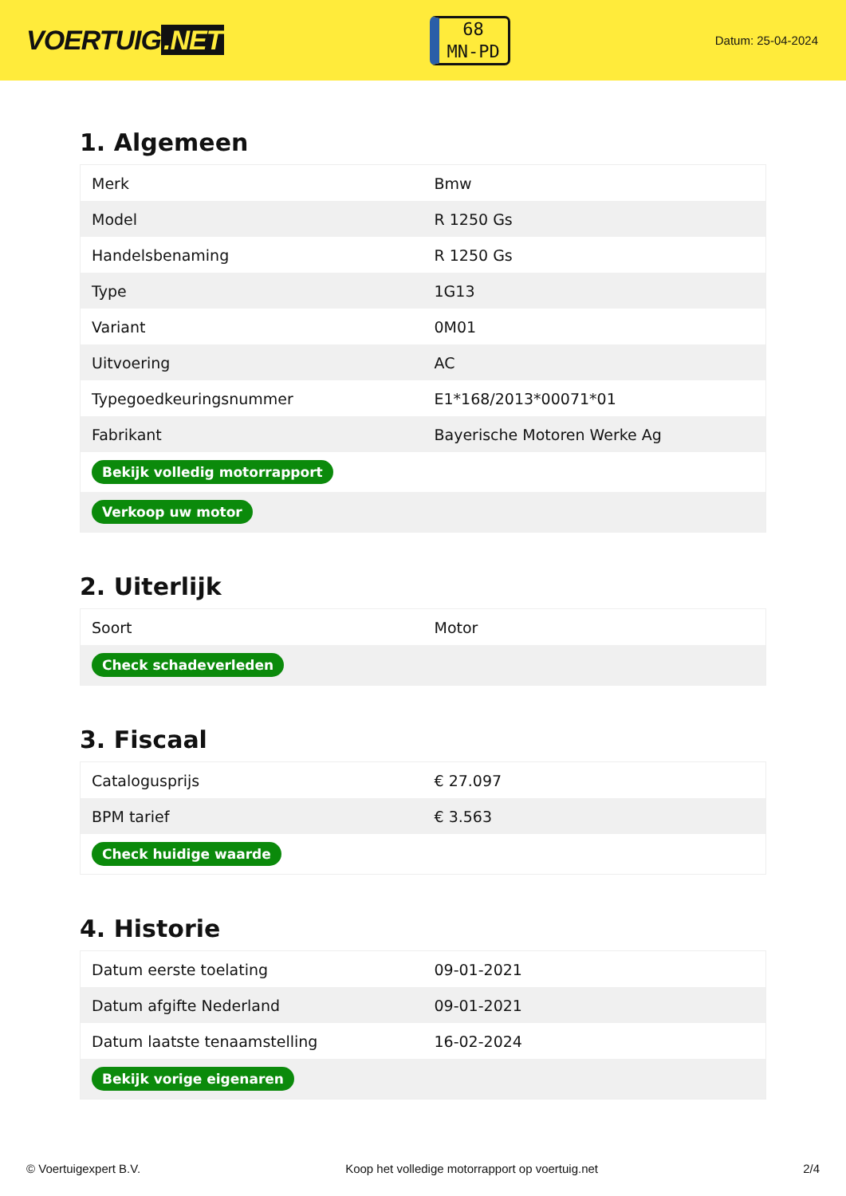VOERTUIG.NET
68
MN-PD
Datum: 25-04-2024
1. Algemeen
| Merk | Bmw |
| Model | R 1250 Gs |
| Handelsbenaming | R 1250 Gs |
| Type | 1G13 |
| Variant | 0M01 |
| Uitvoering | AC |
| Typegoedkeuringsnummer | E1*168/2013*00071*01 |
| Fabrikant | Bayerische Motoren Werke Ag |
| Bekijk volledig motorrapport | |
| Verkoop uw motor | |
2. Uiterlijk
| Soort | Motor |
| Check schadeverleden | |
3. Fiscaal
| Catalogusprijs | € 27.097 |
| BPM tarief | € 3.563 |
| Check huidige waarde | |
4. Historie
| Datum eerste toelating | 09-01-2021 |
| Datum afgifte Nederland | 09-01-2021 |
| Datum laatste tenaamstelling | 16-02-2024 |
| Bekijk vorige eigenaren | |
© Voertuigexpert B.V. Koop het volledige motorrapport op voertuig.net 2/4